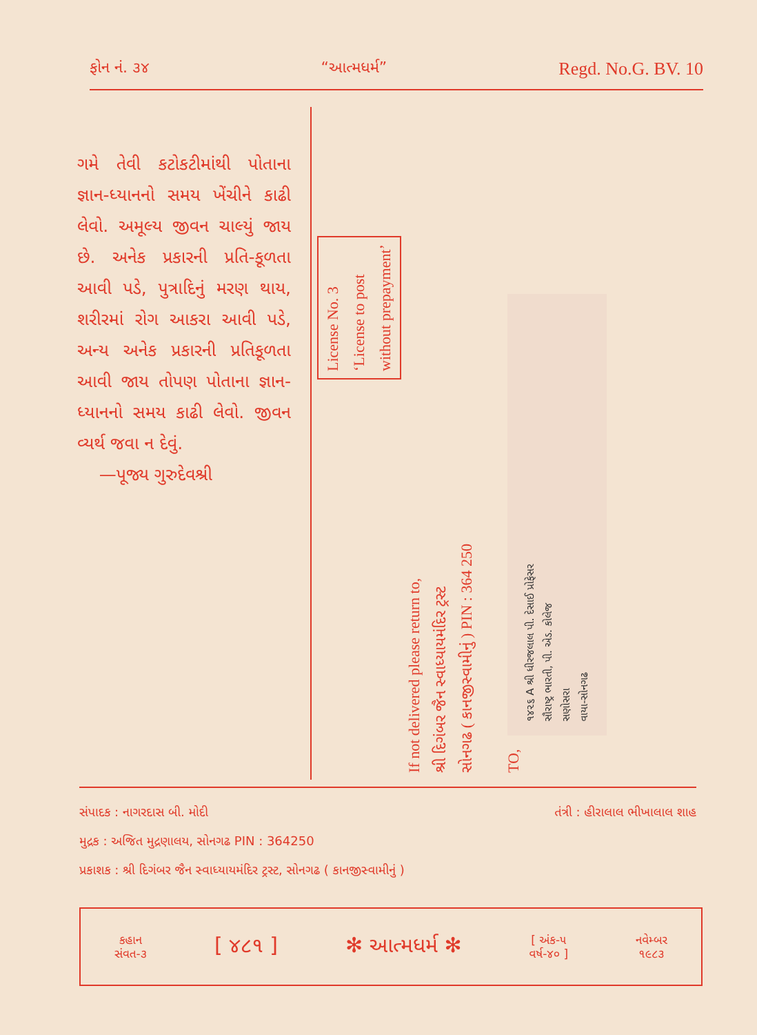ફોન નં. ૩૪ “આત્મધર્મ” Regd. No.G. BV. 10
ગમે તેવી કટોકટીમાંથી પોતાના જ્ઞાન-ધ્યાનનો સમય ખેંચીને કાઢી લેવો. અમૂલ્ય જીવન ચાલ્યું જાય છે. અનેક પ્રકારની પ્રતિ-કૂળતા આવી પડે, પુત્રાદિનું મરણ થાય, શરીરમાં રોગ આકરા આવી પડે, અન્ય અનેક પ્રકારની પ્રતિકૂળતા આવી જાય તોપણ પોતાના જ્ઞાન-ધ્યાનનો સમય કાઢી લેવો. જીવન વ્યર્થ જવા ન દેવું.
—પૂજ્ય ગુરુદેવશ્રી
License No. 3
‘License to post
without prepayment’
If not delivered please return to,
શ્રી દિગંબર જૈન સ્વાધ્યાયમંદિર ટ્રસ્ટ
સોનગઢ ( કાનજીસ્વામીનું ) PIN : 364 250
TO,
૧૪૨૬ A શ્રી ધીરજલાલ પી. દેસાઈ પ્રોફેસર
સૌરાષ્ટ્ર ભારતી, પી. એડ. કોલેજ
સણોસરા
વાયા-સોનગઢ
સંપાદક : નાગરદાસ બી. મોદી તંત્રી : હીરાલાલ ભીખાલાલ શાહ
મુદ્રક : અજિત મુદ્રણાલય, સોનગઢ PIN : 364250
પ્રકાશક : શ્રી દિગંબર જૈન સ્વાધ્યાયમંદિર ટ્રસ્ટ, સોનગઢ ( કાનજીસ્વામીનું )
કહાન
સંવત-૩ [ ૪૮૧ ] ✻ આત્મધર્મ ✻ [ અંક-૫
વર્ષ-૪૦ ] નવેમ્બર
૧૯૮૩